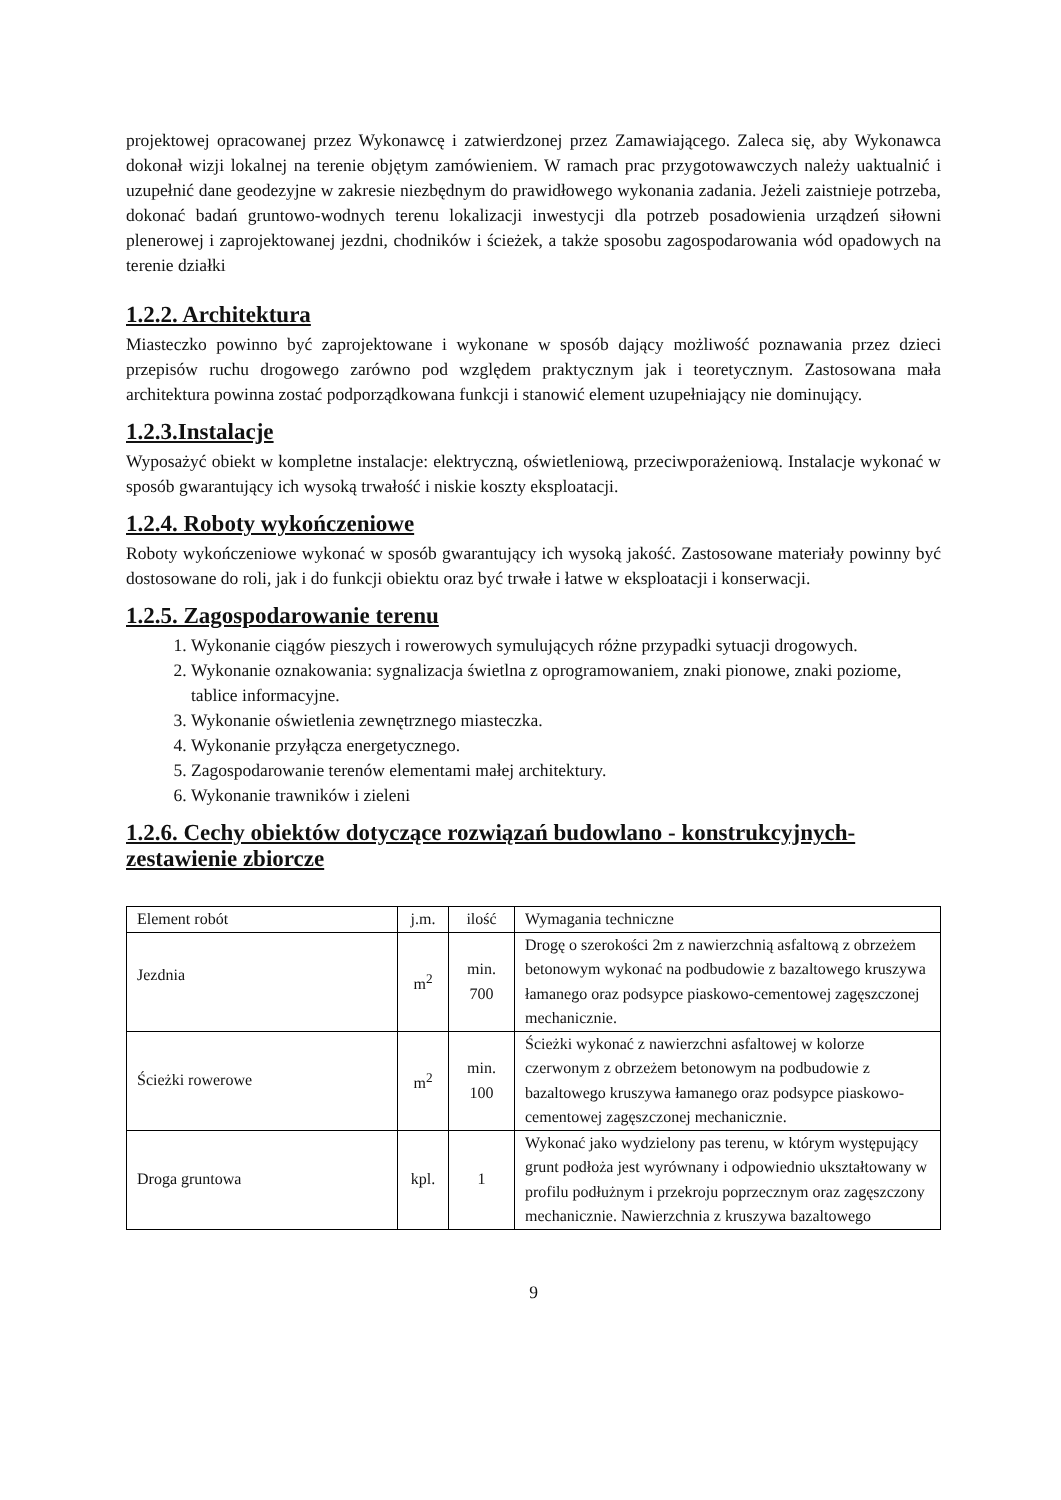projektowej opracowanej przez Wykonawcę i zatwierdzonej przez Zamawiającego. Zaleca się, aby Wykonawca dokonał wizji lokalnej na terenie objętym zamówieniem. W ramach prac przygotowawczych należy uaktualnić i uzupełnić dane geodezyjne w zakresie niezbędnym do prawidłowego wykonania zadania. Jeżeli zaistnieje potrzeba, dokonać badań gruntowo-wodnych terenu lokalizacji inwestycji dla potrzeb posadowienia urządzeń siłowni plenerowej i zaprojektowanej jezdni, chodników i ścieżek, a także sposobu zagospodarowania wód opadowych na terenie działki
1.2.2. Architektura
Miasteczko powinno być zaprojektowane i wykonane w sposób dający możliwość poznawania przez dzieci przepisów ruchu drogowego zarówno pod względem praktycznym jak i teoretycznym. Zastosowana mała architektura powinna zostać podporządkowana funkcji i stanowić element uzupełniający nie dominujący.
1.2.3.Instalacje
Wyposażyć obiekt w kompletne instalacje: elektryczną, oświetleniową, przeciwporażeniową. Instalacje wykonać w sposób gwarantujący ich wysoką trwałość i niskie koszty eksploatacji.
1.2.4. Roboty wykończeniowe
Roboty wykończeniowe wykonać w sposób gwarantujący ich wysoką jakość. Zastosowane materiały powinny być dostosowane do roli, jak i do funkcji obiektu oraz być trwałe i łatwe w eksploatacji i konserwacji.
1.2.5. Zagospodarowanie terenu
1. Wykonanie ciągów pieszych i rowerowych symulujących różne przypadki sytuacji drogowych.
2. Wykonanie oznakowania: sygnalizacja świetlna z oprogramowaniem, znaki pionowe, znaki poziome, tablice informacyjne.
3. Wykonanie oświetlenia zewnętrznego miasteczka.
4. Wykonanie przyłącza energetycznego.
5. Zagospodarowanie terenów elementami małej architektury.
6. Wykonanie trawników i zieleni
1.2.6. Cechy obiektów dotyczące rozwiązań budowlano - konstrukcyjnych-zestawienie zbiorcze
| Element robót | j.m. | ilość | Wymagania techniczne |
| --- | --- | --- | --- |
| Jezdnia | m<sup>2</sup> | min. 700 | Drogę o szerokości 2m z nawierzchnią asfaltową z obrzeżem betonowym wykonać na podbudowie z bazaltowego kruszywa łamanego oraz podsypce piaskowo-cementowej zagęszczonej mechanicznie. |
| Ścieżki rowerowe | m<sup>2</sup> | min. 100 | Ścieżki wykonać z nawierzchni asfaltowej w kolorze czerwonym z obrzeżem betonowym na podbudowie z bazaltowego kruszywa łamanego oraz podsypce piaskowo-cementowej zagęszczonej mechanicznie. |
| Droga gruntowa | kpl. | 1 | Wykonać jako wydzielony pas terenu, w którym występujący grunt podłoża jest wyrównany i odpowiednio ukształtowany w profilu podłużnym i przekroju poprzecznym oraz zagęszczony mechanicznie. Nawierzchnia z kruszywa bazaltowego |
9